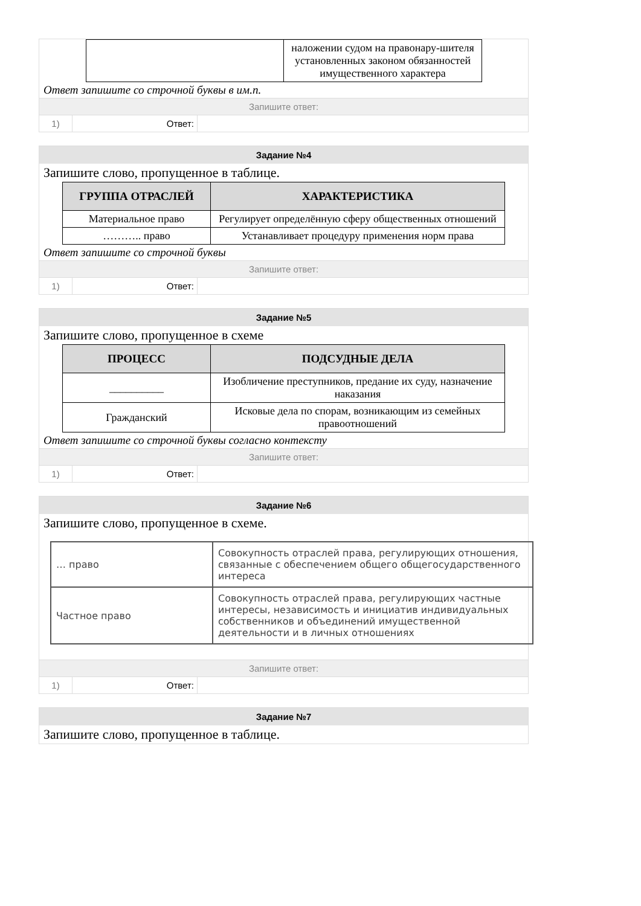| | наложении судом на правонару-шителя установленных законом обязанностей имущественного характера |
Ответ запишите со строчной буквы в им.п.
Запишите ответ:
1) Ответ:
Задание №4
Запишите слово, пропущенное в таблице.
| ГРУППА ОТРАСЛЕЙ | ХАРАКТЕРИСТИКА |
| --- | --- |
| Материальное право | Регулирует определённую сферу общественных отношений |
| ……….. право | Устанавливает процедуру применения норм права |
Ответ запишите со строчной буквы
Запишите ответ:
1) Ответ:
Задание №5
Запишите слово, пропущенное в схеме
| ПРОЦЕСС | ПОДСУДНЫЕ ДЕЛА |
| --- | --- |
| __________ | Изобличение преступников, предание их суду, назначение наказания |
| Гражданский | Исковые дела по спорам, возникающим из семейных правоотношений |
Ответ запишите со строчной буквы согласно контексту
Запишите ответ:
1) Ответ:
Задание №6
Запишите слово, пропущенное в схеме.
| … право | Совокупность отраслей права, регулирующих отношения, связанные с обеспечением общего общегосударственного интереса |
| Частное право | Совокупность отраслей права, регулирующих частные интересы, независимость и инициатив индивидуальных собственников и объединений имущественной деятельности и в личных отношениях |
Запишите ответ:
1) Ответ:
Задание №7
Запишите слово, пропущенное в таблице.